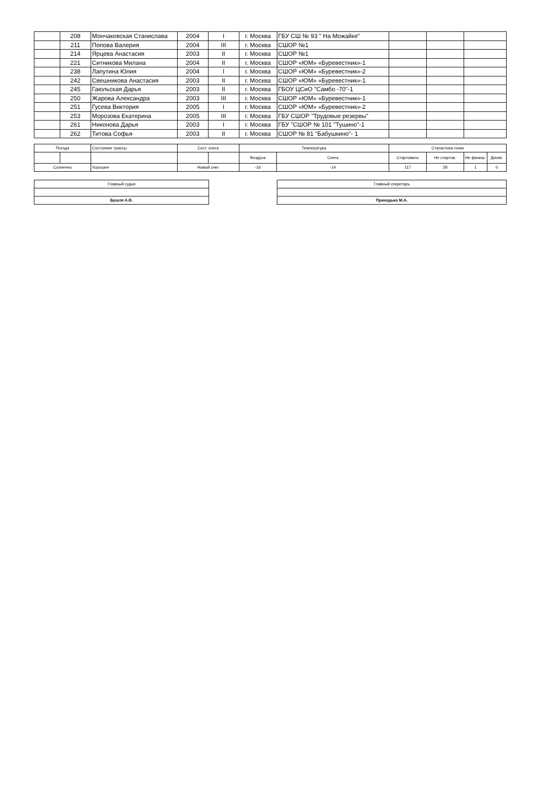| | 208 | Мончаковская Станислава | 2004 | I | г. Москва | ГБУ СШ № 93 " На Можайке" | | | |
| | 211 | Попова Валерия | 2004 | III | г. Москва | СШОР №1 | | | |
| | 214 | Ярцева Анастасия | 2003 | II | г. Москва | СШОР №1 | | | |
| | 221 | Ситникова Милана | 2004 | II | г. Москва | СШОР «ЮМ» «Буревестник»-1 | | | |
| | 238 | Лапутина Юлия | 2004 | I | г. Москва | СШОР «ЮМ» «Буревестник»-2 | | | |
| | 242 | Свешникова Анастасия | 2003 | II | г. Москва | СШОР «ЮМ» «Буревестник»-1 | | | |
| | 245 | Гаюльская Дарья | 2003 | II | г. Москва | ГБОУ ЦСиО "Самбо -70"-1 | | | |
| | 250 | Жарова Александра | 2003 | III | г. Москва | СШОР «ЮМ» «Буревестник»-1 | | | |
| | 251 | Гусева Виктория | 2005 | I | г. Москва | СШОР «ЮМ» «Буревестник»-2 | | | |
| | 253 | Морозова Екатерина | 2005 | III | г. Москва | ГБУ СШОР "Трудовые резервы" | | | |
| | 261 | Никонова Дарья | 2003 | I | г. Москва | ГБУ "СШОР № 101 "Тушино"-1 | | | |
| | 262 | Титова Софья | 2003 | II | г. Москва | СШОР № 81 "Бабушкино"- 1 | | | |
| Погода | | Состояние трассы | Сост. снега | | Температура | | Статистика гонки | | | |
| | | | | | Воздуха | Снега | Стартовало | Не стартов. | Не финиш. | Дискв. |
| Солнечно | | Хорошее | Новый снег | | -16 | -14 | 117 | 28 | 1 | 0 |
| Главный судья |
| Бушля А.В. |
| Главный секретарь |
| Приходько М.А. |